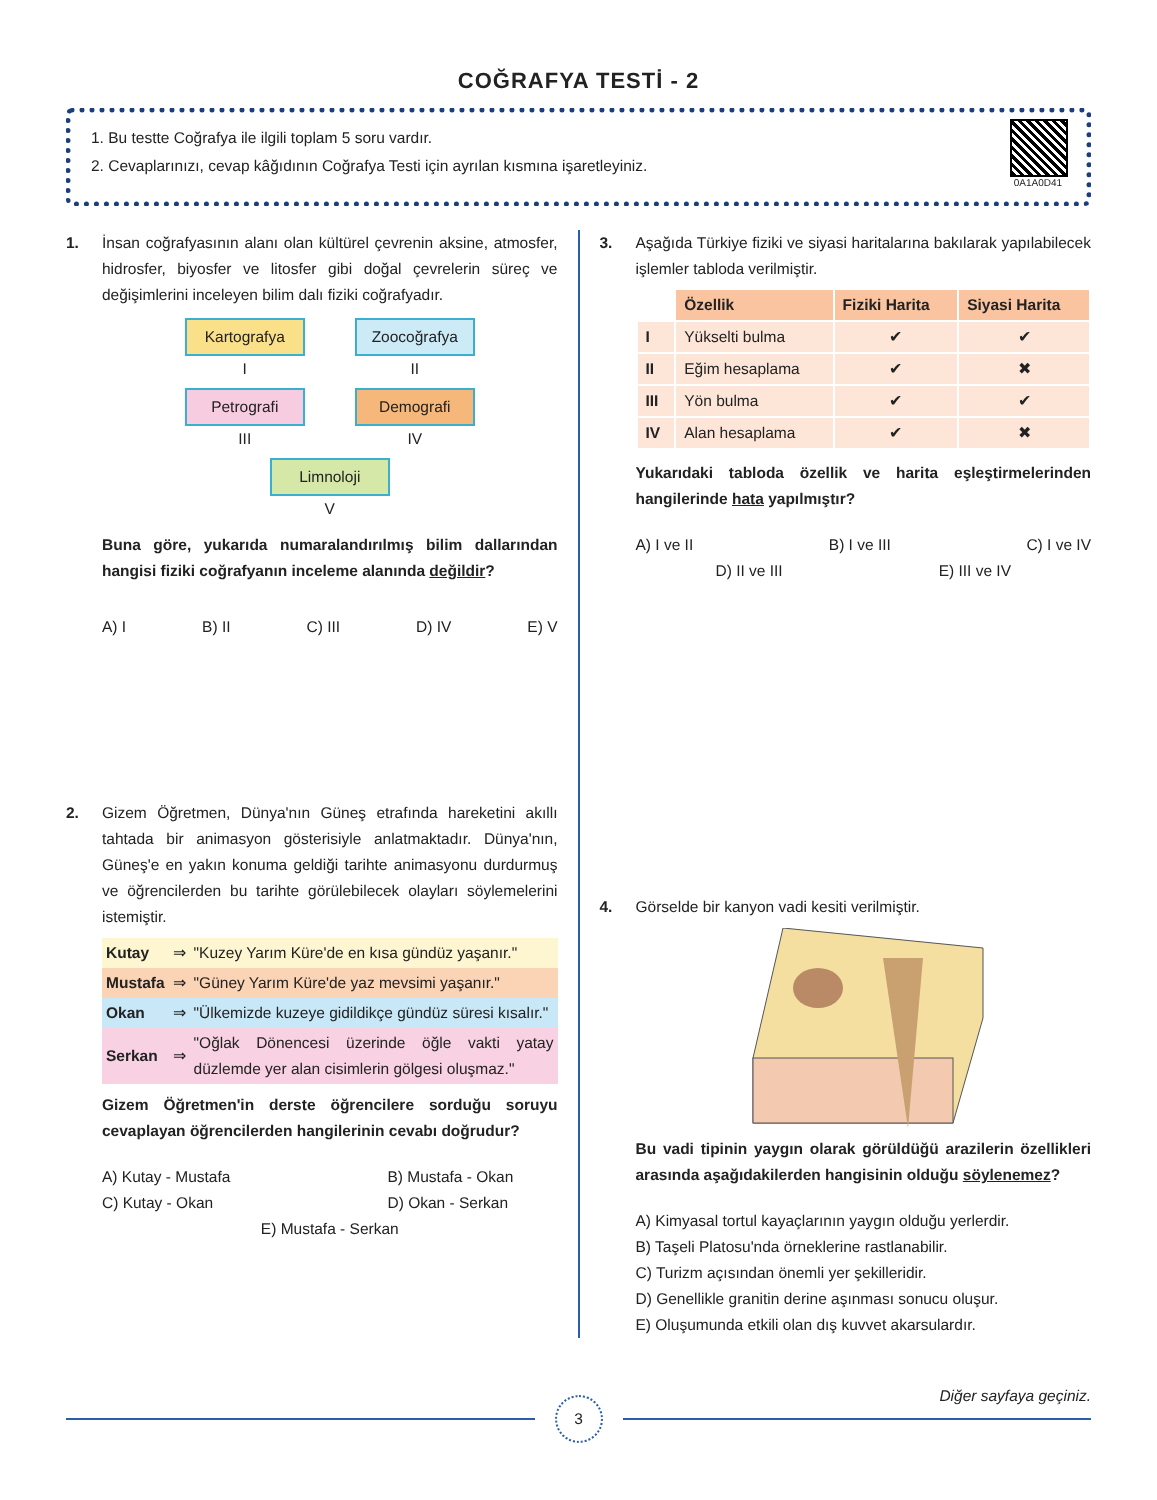COĞRAFYA TESTİ - 2
1. Bu testte Coğrafya ile ilgili toplam 5 soru vardır.
2. Cevaplarınızı, cevap kâğıdının Coğrafya Testi için ayrılan kısmına işaretleyiniz.
0A1A0D41
1. İnsan coğrafyasının alanı olan kültürel çevrenin aksine, atmosfer, hidrosfer, biyosfer ve litosfer gibi doğal çevrelerin süreç ve değişimlerini inceleyen bilim dalı fiziki coğrafyadır.
Kartografya
I
Zoocoğrafya
II
Petrografi
III
Demografi
IV
Limnoloji
V
Buna göre, yukarıda numaralandırılmış bilim dallarından hangisi fiziki coğrafyanın inceleme alanında değildir?
A) I B) II C) III D) IV E) V
2. Gizem Öğretmen, Dünya'nın Güneş etrafında hareketini akıllı tahtada bir animasyon gösterisiyle anlatmaktadır. Dünya'nın, Güneş'e en yakın konuma geldiği tarihte animasyonu durdurmuş ve öğrencilerden bu tarihte görülebilecek olayları söylemelerini istemiştir.
| Kutay | ⇒ | "Kuzey Yarım Küre'de en kısa gündüz yaşanır." |
| Mustafa | ⇒ | "Güney Yarım Küre'de yaz mevsimi yaşanır." |
| Okan | ⇒ | "Ülkemizde kuzeye gidildikçe gündüz süresi kısalır." |
| Serkan | ⇒ | "Oğlak Dönencesi üzerinde öğle vakti yatay düzlemde yer alan cisimlerin gölgesi oluşmaz." |
Gizem Öğretmen'in derste öğrencilere sorduğu soruyu cevaplayan öğrencilerden hangilerinin cevabı doğrudur?
A) Kutay - Mustafa B) Mustafa - Okan
C) Kutay - Okan D) Okan - Serkan
E) Mustafa - Serkan
3. Aşağıda Türkiye fiziki ve siyasi haritalarına bakılarak yapılabilecek işlemler tabloda verilmiştir.
| | Özellik | Fiziki Harita | Siyasi Harita |
| I | Yükselti bulma | ✔ | ✔ |
| II | Eğim hesaplama | ✔ | ✖ |
| III | Yön bulma | ✔ | ✔ |
| IV | Alan hesaplama | ✔ | ✖ |
Yukarıdaki tabloda özellik ve harita eşleştirmelerinden hangilerinde hata yapılmıştır?
A) I ve II B) I ve III C) I ve IV
D) II ve III E) III ve IV
4. Görselde bir kanyon vadi kesiti verilmiştir. Bu vadi tipinin yaygın olarak görüldüğü arazilerin özellikleri arasında aşağıdakilerden hangisinin olduğu söylenemez?
A) Kimyasal tortul kayaçlarının yaygın olduğu yerlerdir.
B) Taşeli Platosu'nda örneklerine rastlanabilir.
C) Turizm açısından önemli yer şekilleridir.
D) Genellikle granitin derine aşınması sonucu oluşur.
E) Oluşumunda etkili olan dış kuvvet akarsulardır.
3
Diğer sayfaya geçiniz.